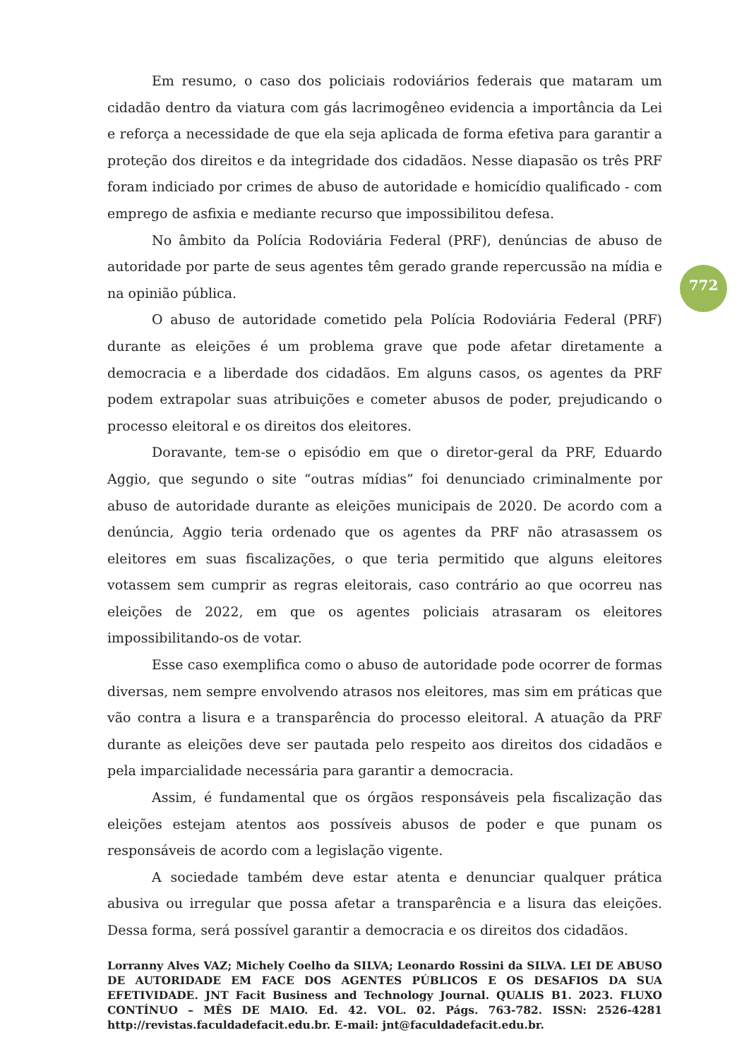Em resumo, o caso dos policiais rodoviários federais que mataram um cidadão dentro da viatura com gás lacrimogêneo evidencia a importância da Lei e reforça a necessidade de que ela seja aplicada de forma efetiva para garantir a proteção dos direitos e da integridade dos cidadãos. Nesse diapasão os três PRF foram indiciado por crimes de abuso de autoridade e homicídio qualificado - com emprego de asfixia e mediante recurso que impossibilitou defesa.
No âmbito da Polícia Rodoviária Federal (PRF), denúncias de abuso de autoridade por parte de seus agentes têm gerado grande repercussão na mídia e na opinião pública.
O abuso de autoridade cometido pela Polícia Rodoviária Federal (PRF) durante as eleições é um problema grave que pode afetar diretamente a democracia e a liberdade dos cidadãos. Em alguns casos, os agentes da PRF podem extrapolar suas atribuições e cometer abusos de poder, prejudicando o processo eleitoral e os direitos dos eleitores.
Doravante, tem-se o episódio em que o diretor-geral da PRF, Eduardo Aggio, que segundo o site “outras mídias” foi denunciado criminalmente por abuso de autoridade durante as eleições municipais de 2020. De acordo com a denúncia, Aggio teria ordenado que os agentes da PRF não atrasassem os eleitores em suas fiscalizações, o que teria permitido que alguns eleitores votassem sem cumprir as regras eleitorais, caso contrário ao que ocorreu nas eleições de 2022, em que os agentes policiais atrasaram os eleitores impossibilitando-os de votar.
Esse caso exemplifica como o abuso de autoridade pode ocorrer de formas diversas, nem sempre envolvendo atrasos nos eleitores, mas sim em práticas que vão contra a lisura e a transparência do processo eleitoral. A atuação da PRF durante as eleições deve ser pautada pelo respeito aos direitos dos cidadãos e pela imparcialidade necessária para garantir a democracia.
Assim, é fundamental que os órgãos responsáveis pela fiscalização das eleições estejam atentos aos possíveis abusos de poder e que punam os responsáveis de acordo com a legislação vigente.
A sociedade também deve estar atenta e denunciar qualquer prática abusiva ou irregular que possa afetar a transparência e a lisura das eleições. Dessa forma, será possível garantir a democracia e os direitos dos cidadãos.
772
Lorranny Alves VAZ; Michely Coelho da SILVA; Leonardo Rossini da SILVA. LEI DE ABUSO DE AUTORIDADE EM FACE DOS AGENTES PÚBLICOS E OS DESAFIOS DA SUA EFETIVIDADE. JNT Facit Business and Technology Journal. QUALIS B1. 2023. FLUXO CONTÍNUO – MÊS DE MAIO. Ed. 42. VOL. 02. Págs. 763-782. ISSN: 2526-4281 http://revistas.faculdadefacit.edu.br. E-mail: jnt@faculdadefacit.edu.br.